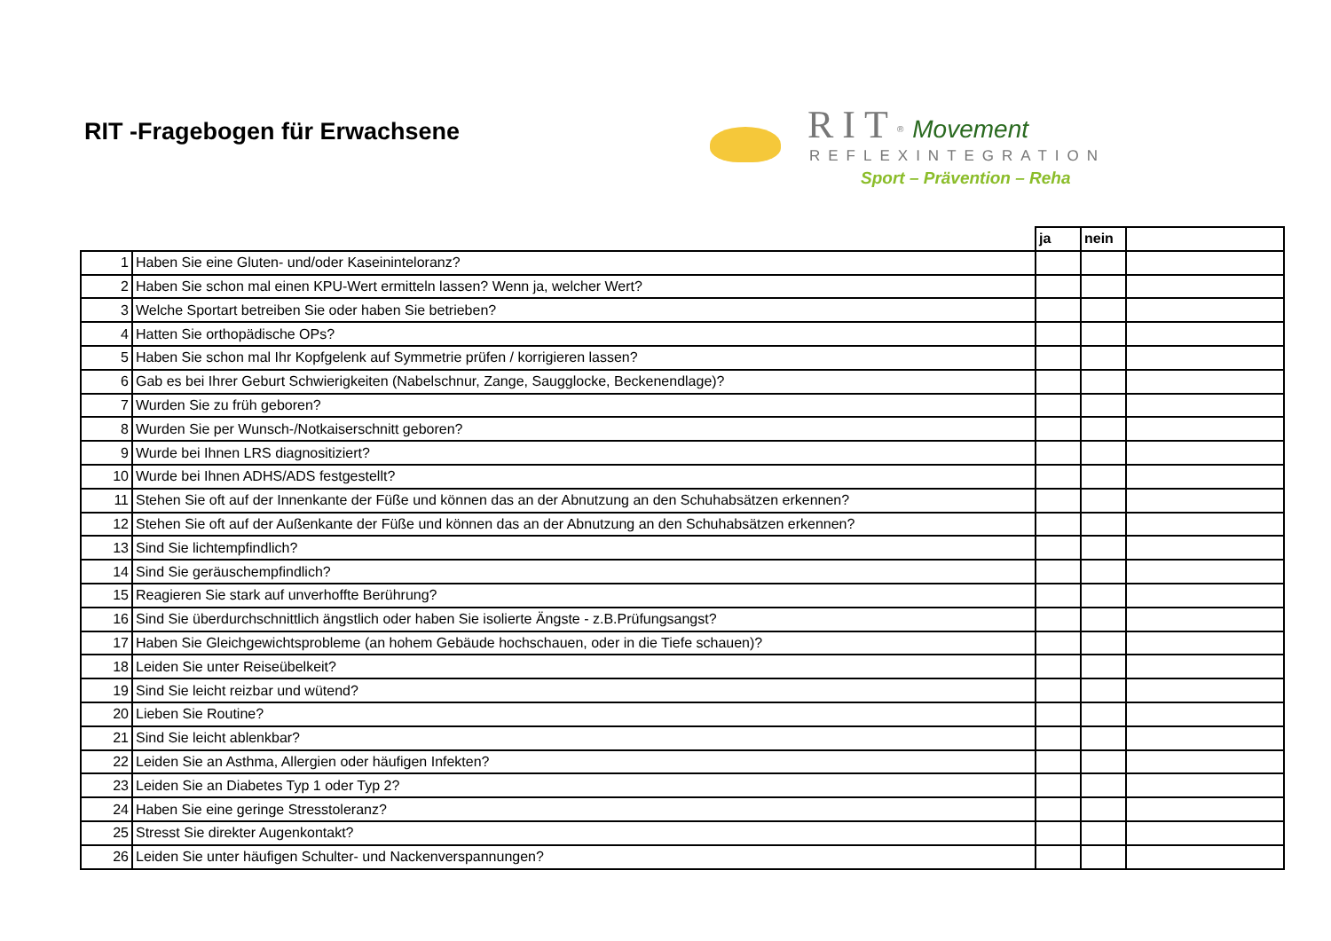RIT -Fragebogen für Erwachsene
RIT<sup>®</sup> Movement
REFLEXINTEGRATION
Sport – Prävention – Reha
| | | ja | nein | |
| --- | --- | --- | --- | --- |
| 1 | Haben Sie eine Gluten- und/oder Kaseininteloranz? | | | |
| 2 | Haben Sie schon mal einen KPU-Wert ermitteln lassen? Wenn ja, welcher Wert? | | | |
| 3 | Welche Sportart betreiben Sie oder haben Sie betrieben? | | | |
| 4 | Hatten Sie orthopädische OPs? | | | |
| 5 | Haben Sie schon mal Ihr Kopfgelenk auf Symmetrie prüfen / korrigieren lassen? | | | |
| 6 | Gab es bei Ihrer Geburt Schwierigkeiten (Nabelschnur, Zange, Saugglocke, Beckenendlage)? | | | |
| 7 | Wurden Sie zu früh geboren? | | | |
| 8 | Wurden Sie per Wunsch-/Notkaiserschnitt geboren? | | | |
| 9 | Wurde bei Ihnen LRS diagnositiziert? | | | |
| 10 | Wurde bei Ihnen ADHS/ADS festgestellt? | | | |
| 11 | Stehen Sie oft auf der Innenkante der Füße und können das an der Abnutzung an den Schuhabsätzen erkennen? | | | |
| 12 | Stehen Sie oft auf der Außenkante der Füße und können das an der Abnutzung an den Schuhabsätzen erkennen? | | | |
| 13 | Sind Sie lichtempfindlich? | | | |
| 14 | Sind Sie geräuschempfindlich? | | | |
| 15 | Reagieren Sie stark auf unverhoffte Berührung? | | | |
| 16 | Sind Sie überdurchschnittlich ängstlich oder haben Sie isolierte Ängste - z.B.Prüfungsangst? | | | |
| 17 | Haben Sie Gleichgewichtsprobleme (an hohem Gebäude hochschauen, oder in die Tiefe schauen)? | | | |
| 18 | Leiden Sie unter Reiseübelkeit? | | | |
| 19 | Sind Sie leicht reizbar und wütend? | | | |
| 20 | Lieben Sie Routine? | | | |
| 21 | Sind Sie leicht ablenkbar? | | | |
| 22 | Leiden Sie an Asthma, Allergien oder häufigen Infekten? | | | |
| 23 | Leiden Sie an Diabetes Typ 1 oder Typ 2? | | | |
| 24 | Haben Sie eine geringe Stresstoleranz? | | | |
| 25 | Stresst Sie direkter Augenkontakt? | | | |
| 26 | Leiden Sie unter häufigen Schulter- und Nackenverspannungen? | | | |